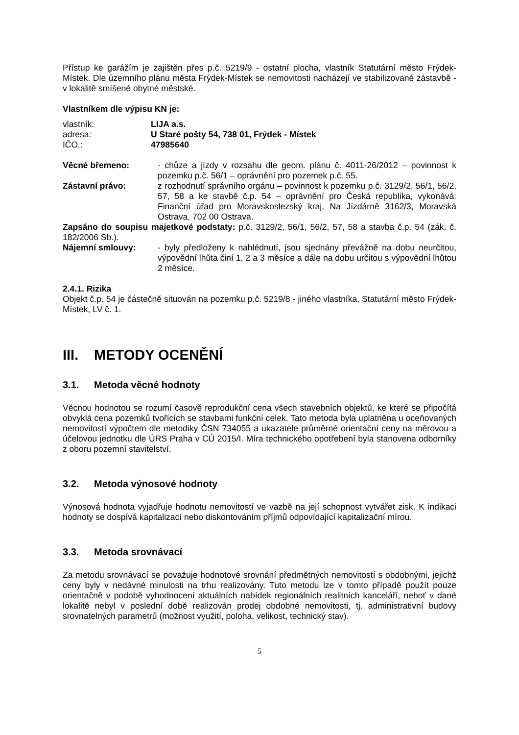Přístup ke garážím je zajištěn přes p.č. 5219/9 - ostatní plocha, vlastník Statutární město Frýdek-Místek. Dle územního plánu města Frýdek-Místek se nemovitosti nacházejí ve stabilizované zástavbě - v lokalitě smíšené obytné městské.
Vlastníkem dle výpisu KN je:
vlastník: LIJA a.s.
adresa: U Staré pošty 54, 738 01, Frýdek - Místek
IČO.: 47985640
Věcné břemeno: - chůze a jízdy v rozsahu dle geom. plánu č. 4011-26/2012 – povinnost k pozemku p.č. 56/1 – oprávnění pro pozemek p.č. 55.
Zástavní právo: z rozhodnutí správního orgánu – povinnost k pozemku p.č. 3129/2, 56/1, 56/2, 57, 58 a ke stavbě č.p. 54 – oprávnění pro Česká republika, vykonává: Finanční úřad pro Moravskoslezský kraj, Na Jízdárně 3162/3, Moravská Ostrava, 702 00 Ostrava.
Zapsáno do soupisu majetkové podstaty: p.č. 3129/2, 56/1, 56/2, 57, 58 a stavba č.p. 54 (zák. č. 182/2006 Sb.).
Nájemní smlouvy: - byly předloženy k nahlédnutí, jsou sjednány převážně na dobu neurčitou, výpovědní lhůta činí 1, 2 a 3 měsíce a dále na dobu určitou s výpovědní lhůtou 2 měsíce.
2.4.1. Rizika
Objekt č.p. 54 je částečně situován na pozemku p.č. 5219/8 - jiného vlastníka, Statutární město Frýdek-Místek, LV č. 1.
III. METODY OCENĚNÍ
3.1. Metoda věcné hodnoty
Věcnou hodnotou se rozumí časově reprodukční cena všech stavebních objektů, ke které se připočítá obvyklá cena pozemků tvořících se stavbami funkční celek. Tato metoda byla uplatněna u oceňovaných nemovitostí výpočtem dle metodiky ČSN 734055 a ukazatele průměrné orientační ceny na měrovou a účelovou jednotku dle ÚRS Praha v CÚ 2015/I. Míra technického opotřebení byla stanovena odborníky z oboru pozemní stavitelství.
3.2. Metoda výnosové hodnoty
Výnosová hodnota vyjadřuje hodnotu nemovitostí ve vazbě na její schopnost vytvářet zisk. K indikaci hodnoty se dospívá kapitalizací nebo diskontováním příjmů odpovídající kapitalizační mírou.
3.3. Metoda srovnávací
Za metodu srovnávací se považuje hodnotové srovnání předmětných nemovitostí s obdobnými, jejichž ceny byly v nedávné minulosti na trhu realizovány. Tuto metodu lze v tomto případě použít pouze orientačně v podobě vyhodnocení aktuálních nabídek regionálních realitních kanceláří, neboť v dané lokalitě nebyl v poslední době realizován prodej obdobné nemovitosti, tj. administrativní budovy srovnatelných parametrů (možnost využití, poloha, velikost, technický stav).
5